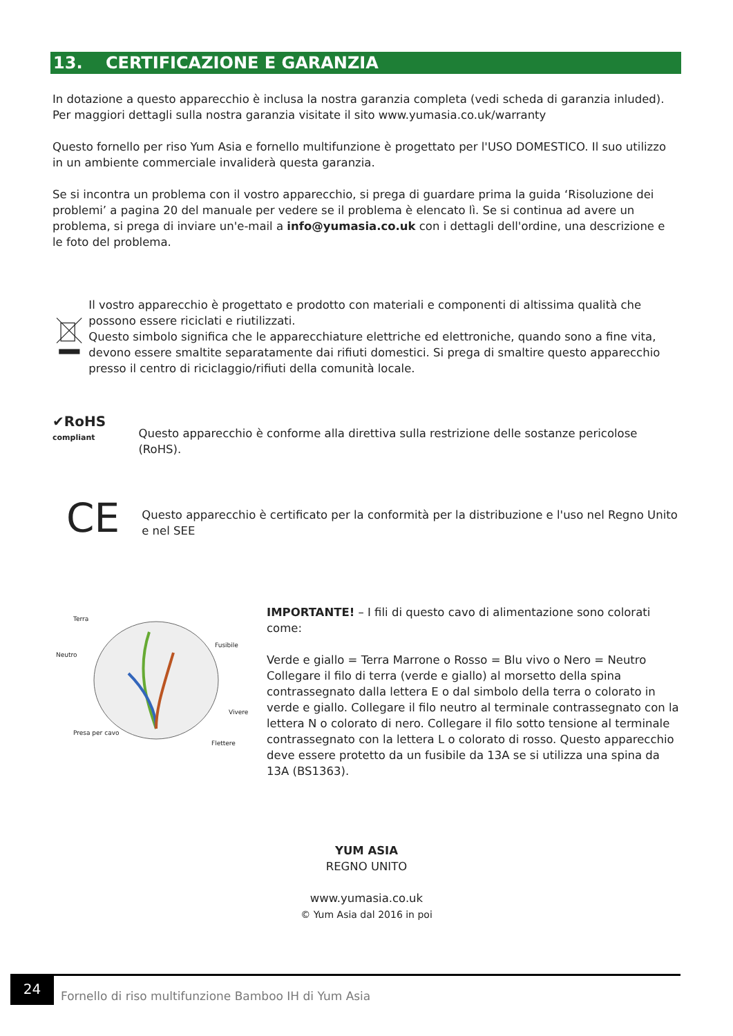13. CERTIFICAZIONE E GARANZIA
In dotazione a questo apparecchio è inclusa la nostra garanzia completa (vedi scheda di garanzia inluded). Per maggiori dettagli sulla nostra garanzia visitate il sito www.yumasia.co.uk/warranty
Questo fornello per riso Yum Asia e fornello multifunzione è progettato per l'USO DOMESTICO. Il suo utilizzo in un ambiente commerciale invaliderà questa garanzia.
Se si incontra un problema con il vostro apparecchio, si prega di guardare prima la guida ‘Risoluzione dei problemi’ a pagina 20 del manuale per vedere se il problema è elencato lì. Se si continua ad avere un problema, si prega di inviare un'e-mail a info@yumasia.co.uk con i dettagli dell'ordine, una descrizione e le foto del problema.
Il vostro apparecchio è progettato e prodotto con materiali e componenti di altissima qualità che possono essere riciclati e riutilizzati.
Questo simbolo significa che le apparecchiature elettriche ed elettroniche, quando sono a fine vita, devono essere smaltite separatamente dai rifiuti domestici. Si prega di smaltire questo apparecchio presso il centro di riciclaggio/rifiuti della comunità locale.
✔RoHS
compliant
Questo apparecchio è conforme alla direttiva sulla restrizione delle sostanze pericolose (RoHS).
CE
Questo apparecchio è certificato per la conformità per la distribuzione e l'uso nel Regno Unito e nel SEE
Terra
Neutro
Fusibile
Vivere
Presa per cavo
Flettere
IMPORTANTE! – I fili di questo cavo di alimentazione sono colorati come:
Verde e giallo = Terra Marrone o Rosso = Blu vivo o Nero = Neutro Collegare il filo di terra (verde e giallo) al morsetto della spina contrassegnato dalla lettera E o dal simbolo della terra o colorato in verde e giallo. Collegare il filo neutro al terminale contrassegnato con la lettera N o colorato di nero. Collegare il filo sotto tensione al terminale contrassegnato con la lettera L o colorato di rosso. Questo apparecchio deve essere protetto da un fusibile da 13A se si utilizza una spina da 13A (BS1363).
YUM ASIA
REGNO UNITO
www.yumasia.co.uk
© Yum Asia dal 2016 in poi
24
Fornello di riso multifunzione Bamboo IH di Yum Asia